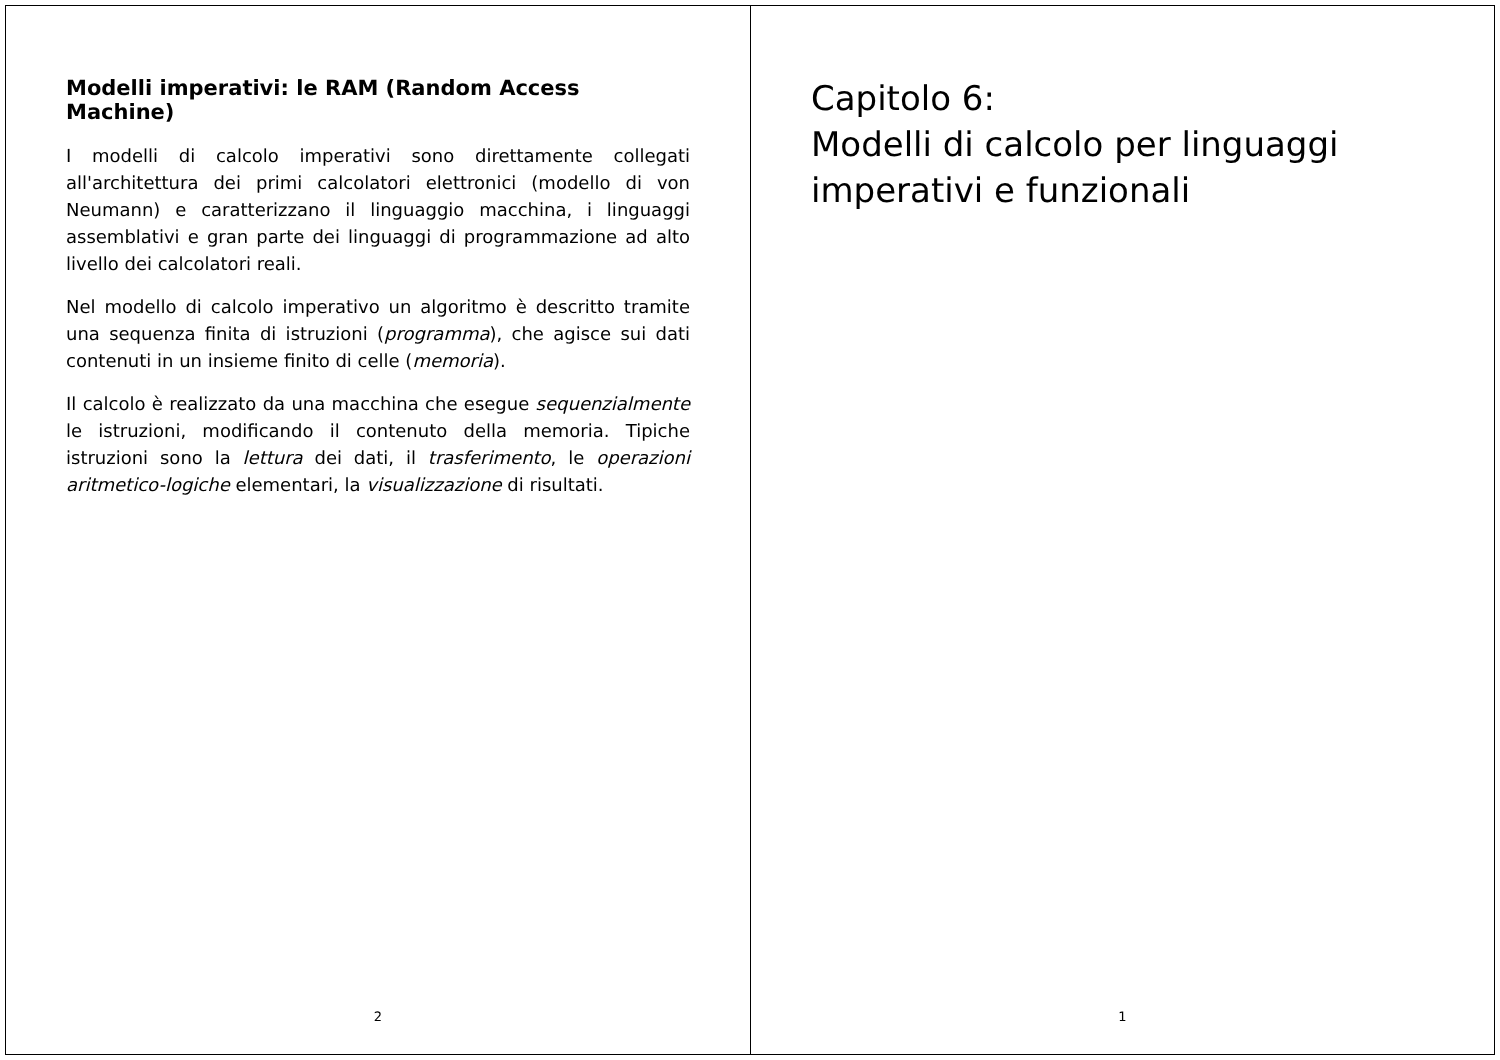Capitolo 6:
Modelli di calcolo per linguaggi imperativi e funzionali
1
Modelli imperativi: le RAM (Random Access Machine)
I modelli di calcolo imperativi sono direttamente collegati all'architettura dei primi calcolatori elettronici (modello di von Neumann) e caratterizzano il linguaggio macchina, i linguaggi assemblativi e gran parte dei linguaggi di programmazione ad alto livello dei calcolatori reali.
Nel modello di calcolo imperativo un algoritmo è descritto tramite una sequenza finita di istruzioni (programma), che agisce sui dati contenuti in un insieme finito di celle (memoria).
Il calcolo è realizzato da una macchina che esegue sequenzialmente le istruzioni, modificando il contenuto della memoria. Tipiche istruzioni sono la lettura dei dati, il trasferimento, le operazioni aritmetico-logiche elementari, la visualizzazione di risultati.
2